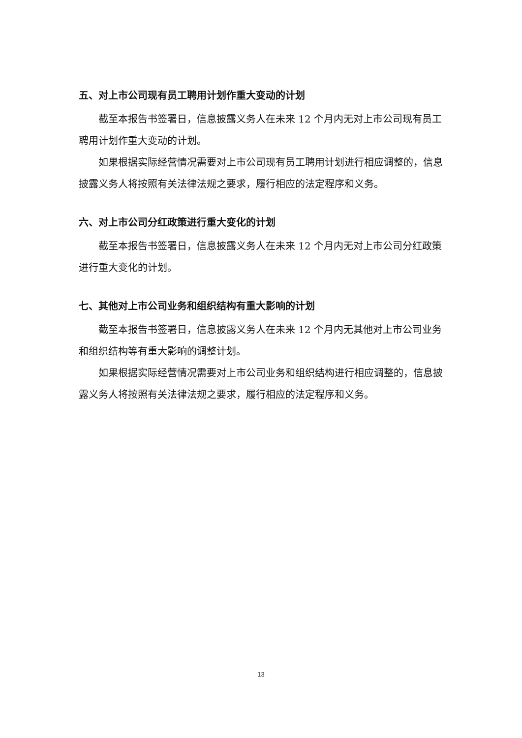五、对上市公司现有员工聘用计划作重大变动的计划
截至本报告书签署日，信息披露义务人在未来 12 个月内无对上市公司现有员工聘用计划作重大变动的计划。
如果根据实际经营情况需要对上市公司现有员工聘用计划进行相应调整的，信息披露义务人将按照有关法律法规之要求，履行相应的法定程序和义务。
六、对上市公司分红政策进行重大变化的计划
截至本报告书签署日，信息披露义务人在未来 12 个月内无对上市公司分红政策进行重大变化的计划。
七、其他对上市公司业务和组织结构有重大影响的计划
截至本报告书签署日，信息披露义务人在未来 12 个月内无其他对上市公司业务和组织结构等有重大影响的调整计划。
如果根据实际经营情况需要对上市公司业务和组织结构进行相应调整的，信息披露义务人将按照有关法律法规之要求，履行相应的法定程序和义务。
13